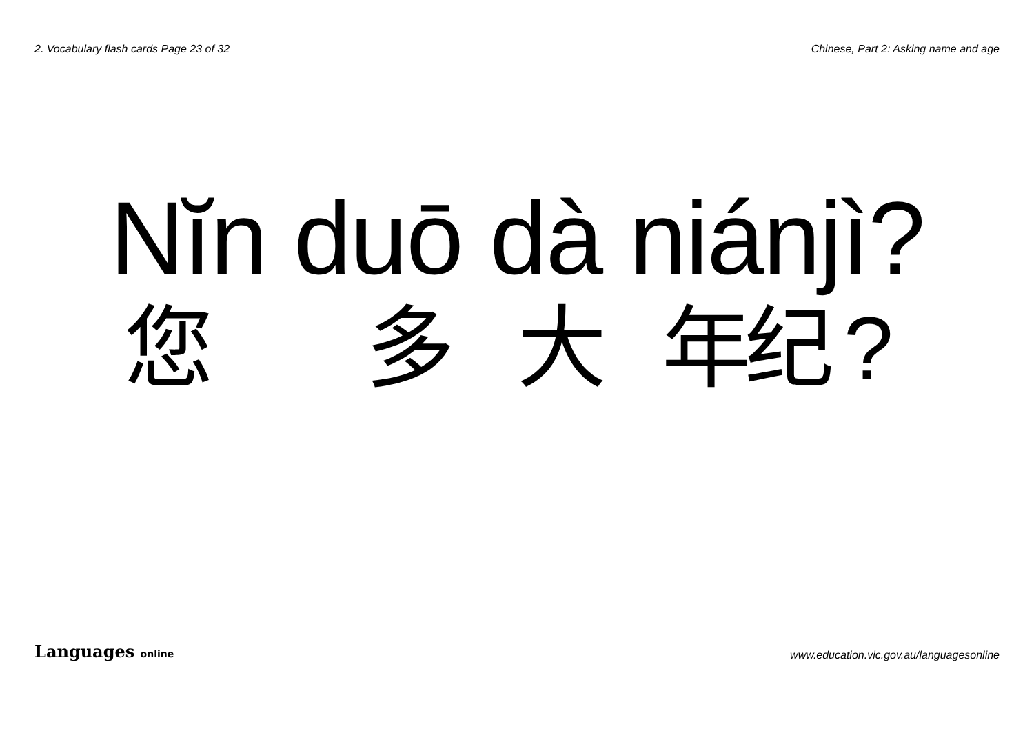2. Vocabulary flash cards Page 23 of 32 Chinese, Part 2: Asking name and age
Nĭn duō dà niánjì?
您 多 大 年纪?
Languages online www.education.vic.gov.au/languagesonline